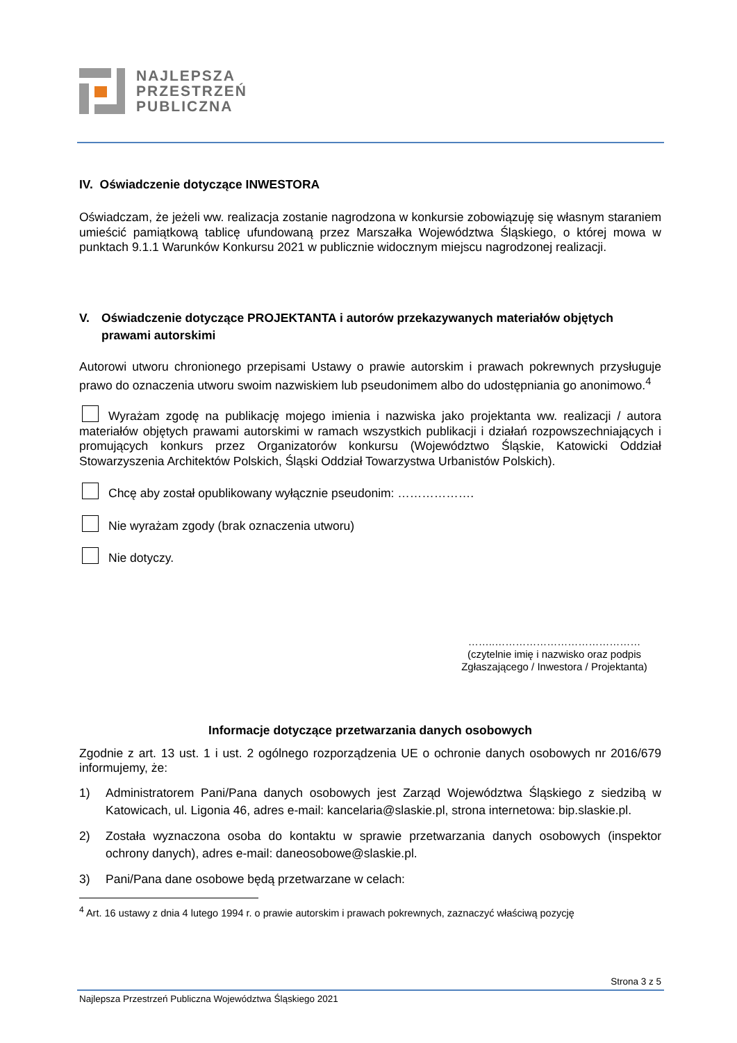NAJLEPSZA
PRZESTRZEŃ
PUBLICZNA
IV. Oświadczenie dotyczące INWESTORA
Oświadczam, że jeżeli ww. realizacja zostanie nagrodzona w konkursie zobowiązuję się własnym staraniem umieścić pamiątkową tablicę ufundowaną przez Marszałka Województwa Śląskiego, o której mowa w punktach 9.1.1 Warunków Konkursu 2021 w publicznie widocznym miejscu nagrodzonej realizacji.
V. Oświadczenie dotyczące PROJEKTANTA i autorów przekazywanych materiałów objętych prawami autorskimi
Autorowi utworu chronionego przepisami Ustawy o prawie autorskim i prawach pokrewnych przysługuje prawo do oznaczenia utworu swoim nazwiskiem lub pseudonimem albo do udostępniania go anonimowo.<sup>4</sup>
Wyrażam zgodę na publikację mojego imienia i nazwiska jako projektanta ww. realizacji / autora materiałów objętych prawami autorskimi w ramach wszystkich publikacji i działań rozpowszechniających i promujących konkurs przez Organizatorów konkursu (Województwo Śląskie, Katowicki Oddział Stowarzyszenia Architektów Polskich, Śląski Oddział Towarzystwa Urbanistów Polskich).
Chcę aby został opublikowany wyłącznie pseudonim: ……………….
Nie wyrażam zgody (brak oznaczenia utworu)
Nie dotyczy.
……..……………………………………
(czytelnie imię i nazwisko oraz podpis
Zgłaszającego / Inwestora / Projektanta)
Informacje dotyczące przetwarzania danych osobowych
Zgodnie z art. 13 ust. 1 i ust. 2 ogólnego rozporządzenia UE o ochronie danych osobowych nr 2016/679 informujemy, że:
1) Administratorem Pani/Pana danych osobowych jest Zarząd Województwa Śląskiego z siedzibą w Katowicach, ul. Ligonia 46, adres e-mail: kancelaria@slaskie.pl, strona internetowa: bip.slaskie.pl.
2) Została wyznaczona osoba do kontaktu w sprawie przetwarzania danych osobowych (inspektor ochrony danych), adres e-mail: daneosobowe@slaskie.pl.
3) Pani/Pana dane osobowe będą przetwarzane w celach:
<sup>4</sup> Art. 16 ustawy z dnia 4 lutego 1994 r. o prawie autorskim i prawach pokrewnych, zaznaczyć właściwą pozycję
Strona 3 z 5
Najlepsza Przestrzeń Publiczna Województwa Śląskiego 2021